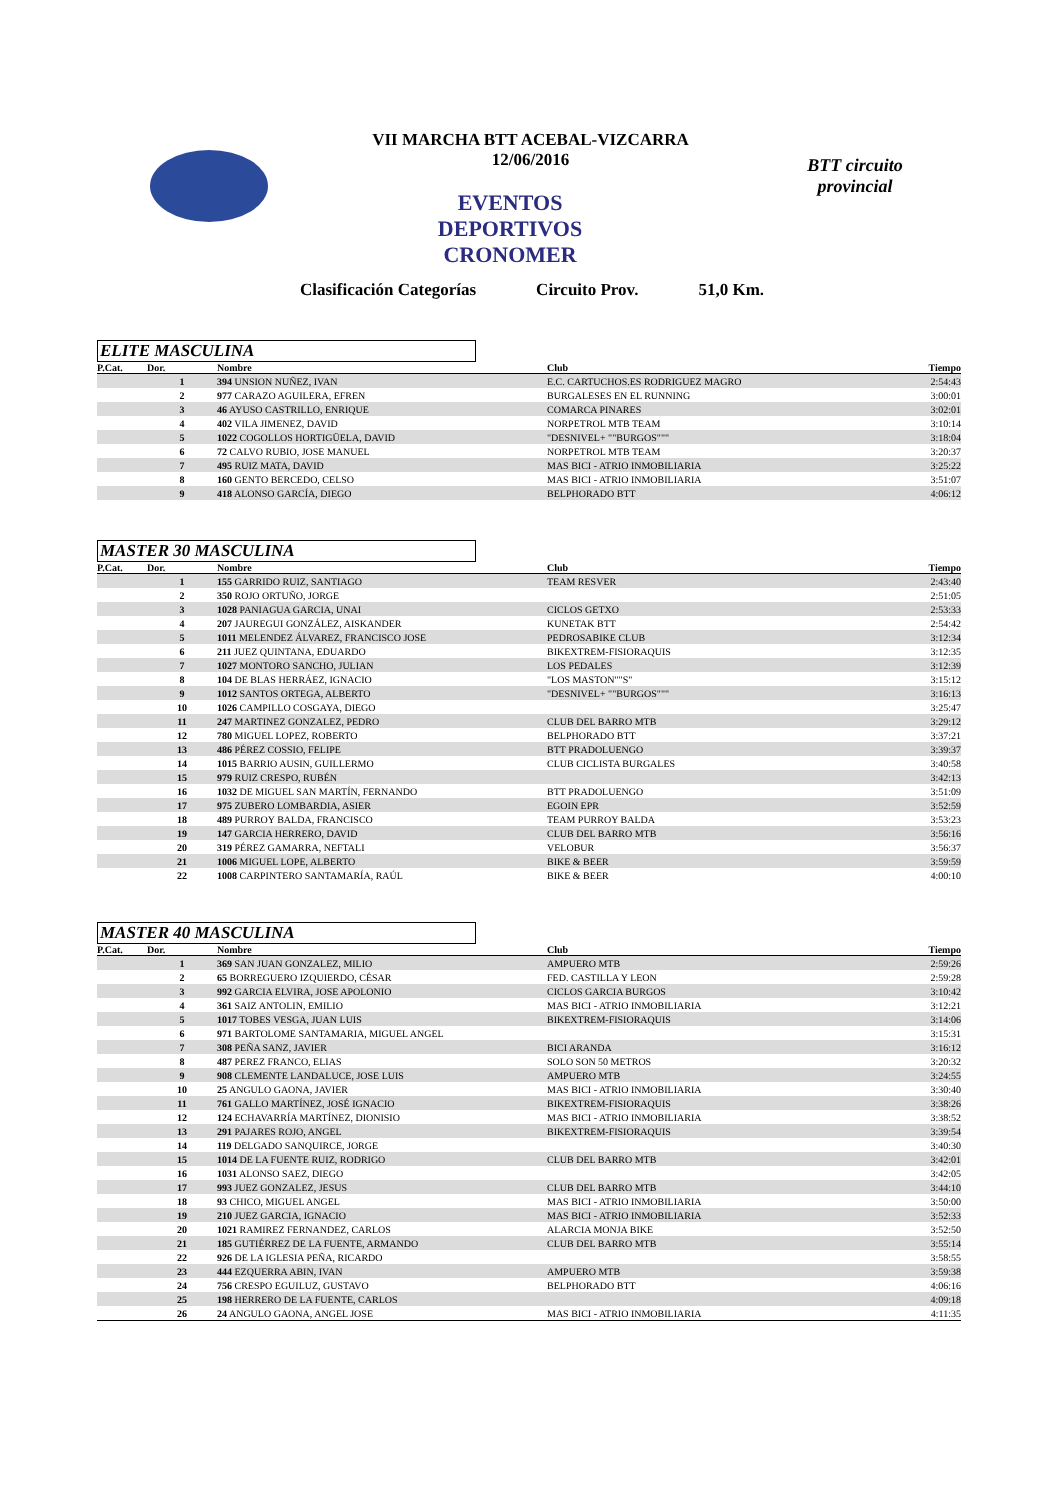VII MARCHA BTT ACEBAL-VIZCARRA
12/06/2016
EVENTOS DEPORTIVOS CRONOMER
BTT circuito provincial
Clasificación Categorías Circuito Prov. 51,0 Km.
ELITE MASCULINA
| P.Cat. | Dor. | Nombre | Club | Tiempo |
| --- | --- | --- | --- | --- |
| | 1 | 394 UNSION NUÑEZ, IVAN | E.C. CARTUCHOS.ES RODRIGUEZ MAGRO | 2:54:43 |
| | 2 | 977 CARAZO AGUILERA, EFREN | BURGALESES EN EL RUNNING | 3:00:01 |
| | 3 | 46 AYUSO CASTRILLO, ENRIQUE | COMARCA PINARES | 3:02:01 |
| | 4 | 402 VILA JIMENEZ, DAVID | NORPETROL MTB TEAM | 3:10:14 |
| | 5 | 1022 COGOLLOS HORTIGÜELA, DAVID | "DESNIVEL+ ""BURGOS""" | 3:18:04 |
| | 6 | 72 CALVO RUBIO, JOSE MANUEL | NORPETROL MTB TEAM | 3:20:37 |
| | 7 | 495 RUIZ MATA, DAVID | MAS BICI - ATRIO INMOBILIARIA | 3:25:22 |
| | 8 | 160 GENTO BERCEDO, CELSO | MAS BICI - ATRIO INMOBILIARIA | 3:51:07 |
| | 9 | 418 ALONSO GARCÍA, DIEGO | BELPHORADO BTT | 4:06:12 |
MASTER 30 MASCULINA
| P.Cat. | Dor. | Nombre | Club | Tiempo |
| --- | --- | --- | --- | --- |
| | 1 | 155 GARRIDO RUIZ, SANTIAGO | TEAM RESVER | 2:43:40 |
| | 2 | 350 ROJO ORTUÑO, JORGE | | 2:51:05 |
| | 3 | 1028 PANIAGUA GARCIA, UNAI | CICLOS GETXO | 2:53:33 |
| | 4 | 207 JAUREGUI GONZÁLEZ, AISKANDER | KUNETAK BTT | 2:54:42 |
| | 5 | 1011 MELENDEZ ÁLVAREZ, FRANCISCO JOSE | PEDROSABIKE CLUB | 3:12:34 |
| | 6 | 211 JUEZ QUINTANA, EDUARDO | BIKEXTREM-FISIORAQUIS | 3:12:35 |
| | 7 | 1027 MONTORO SANCHO, JULIAN | LOS PEDALES | 3:12:39 |
| | 8 | 104 DE BLAS HERRÁEZ, IGNACIO | "LOS MASTON""S" | 3:15:12 |
| | 9 | 1012 SANTOS ORTEGA, ALBERTO | "DESNIVEL+ ""BURGOS""" | 3:16:13 |
| | 10 | 1026 CAMPILLO COSGAYA, DIEGO | | 3:25:47 |
| | 11 | 247 MARTINEZ GONZALEZ, PEDRO | CLUB DEL BARRO MTB | 3:29:12 |
| | 12 | 780 MIGUEL LOPEZ, ROBERTO | BELPHORADO BTT | 3:37:21 |
| | 13 | 486 PÉREZ COSSIO, FELIPE | BTT PRADOLUENGO | 3:39:37 |
| | 14 | 1015 BARRIO AUSIN, GUILLERMO | CLUB CICLISTA BURGALES | 3:40:58 |
| | 15 | 979 RUIZ CRESPO, RUBÉN | | 3:42:13 |
| | 16 | 1032 DE MIGUEL SAN MARTÍN, FERNANDO | BTT PRADOLUENGO | 3:51:09 |
| | 17 | 975 ZUBERO LOMBARDIA, ASIER | EGOIN EPR | 3:52:59 |
| | 18 | 489 PURROY BALDA, FRANCISCO | TEAM PURROY BALDA | 3:53:23 |
| | 19 | 147 GARCIA HERRERO, DAVID | CLUB DEL BARRO MTB | 3:56:16 |
| | 20 | 319 PÉREZ GAMARRA, NEFTALI | VELOBUR | 3:56:37 |
| | 21 | 1006 MIGUEL LOPE, ALBERTO | BIKE & BEER | 3:59:59 |
| | 22 | 1008 CARPINTERO SANTAMARÍA, RAÚL | BIKE & BEER | 4:00:10 |
MASTER 40 MASCULINA
| P.Cat. | Dor. | Nombre | Club | Tiempo |
| --- | --- | --- | --- | --- |
| | 1 | 369 SAN JUAN GONZALEZ, MILIO | AMPUERO MTB | 2:59:26 |
| | 2 | 65 BORREGUERO IZQUIERDO, CÉSAR | FED. CASTILLA Y LEON | 2:59:28 |
| | 3 | 992 GARCIA ELVIRA, JOSE APOLONIO | CICLOS GARCIA BURGOS | 3:10:42 |
| | 4 | 361 SAIZ ANTOLIN, EMILIO | MAS BICI - ATRIO INMOBILIARIA | 3:12:21 |
| | 5 | 1017 TOBES VESGA, JUAN LUIS | BIKEXTREM-FISIORAQUIS | 3:14:06 |
| | 6 | 971 BARTOLOME SANTAMARIA, MIGUEL ANGEL | | 3:15:31 |
| | 7 | 308 PEÑA SANZ, JAVIER | BICI ARANDA | 3:16:12 |
| | 8 | 487 PEREZ FRANCO, ELIAS | SOLO SON 50 METROS | 3:20:32 |
| | 9 | 908 CLEMENTE LANDALUCE, JOSE LUIS | AMPUERO MTB | 3:24:55 |
| | 10 | 25 ANGULO GAONA, JAVIER | MAS BICI - ATRIO INMOBILIARIA | 3:30:40 |
| | 11 | 761 GALLO MARTÍNEZ, JOSÉ IGNACIO | BIKEXTREM-FISIORAQUIS | 3:38:26 |
| | 12 | 124 ECHAVARRÍA MARTÍNEZ, DIONISIO | MAS BICI - ATRIO INMOBILIARIA | 3:38:52 |
| | 13 | 291 PAJARES ROJO, ANGEL | BIKEXTREM-FISIORAQUIS | 3:39:54 |
| | 14 | 119 DELGADO SANQUIRCE, JORGE | | 3:40:30 |
| | 15 | 1014 DE LA FUENTE RUIZ, RODRIGO | CLUB DEL BARRO MTB | 3:42:01 |
| | 16 | 1031 ALONSO SAEZ, DIEGO | | 3:42:05 |
| | 17 | 993 JUEZ GONZALEZ, JESUS | CLUB DEL BARRO MTB | 3:44:10 |
| | 18 | 93 CHICO, MIGUEL ANGEL | MAS BICI - ATRIO INMOBILIARIA | 3:50:00 |
| | 19 | 210 JUEZ GARCIA, IGNACIO | MAS BICI - ATRIO INMOBILIARIA | 3:52:33 |
| | 20 | 1021 RAMIREZ FERNANDEZ, CARLOS | ALARCIA MONJA BIKE | 3:52:50 |
| | 21 | 185 GUTIÉRREZ DE LA FUENTE, ARMANDO | CLUB DEL BARRO MTB | 3:55:14 |
| | 22 | 926 DE LA IGLESIA PEÑA, RICARDO | | 3:58:55 |
| | 23 | 444 EZQUERRA ABIN, IVAN | AMPUERO MTB | 3:59:38 |
| | 24 | 756 CRESPO EGUILUZ, GUSTAVO | BELPHORADO BTT | 4:06:16 |
| | 25 | 198 HERRERO DE LA FUENTE, CARLOS | | 4:09:18 |
| | 26 | 24 ANGULO GAONA, ANGEL JOSE | MAS BICI - ATRIO INMOBILIARIA | 4:11:35 |